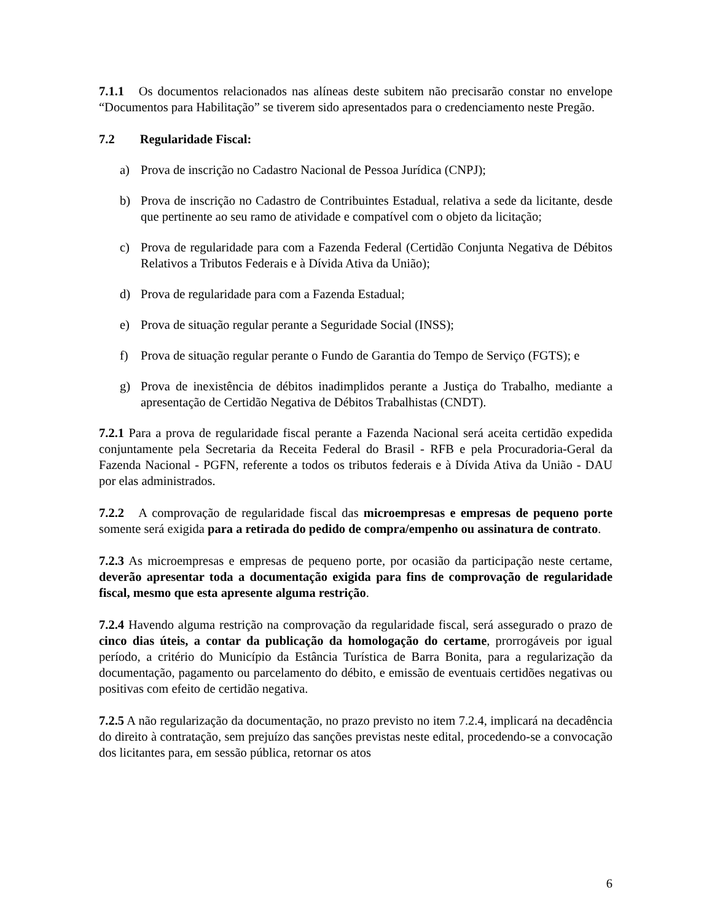7.1.1 Os documentos relacionados nas alíneas deste subitem não precisarão constar no envelope “Documentos para Habilitação” se tiverem sido apresentados para o credenciamento neste Pregão.
7.2 Regularidade Fiscal:
a) Prova de inscrição no Cadastro Nacional de Pessoa Jurídica (CNPJ);
b) Prova de inscrição no Cadastro de Contribuintes Estadual, relativa a sede da licitante, desde que pertinente ao seu ramo de atividade e compatível com o objeto da licitação;
c) Prova de regularidade para com a Fazenda Federal (Certidão Conjunta Negativa de Débitos Relativos a Tributos Federais e à Dívida Ativa da União);
d) Prova de regularidade para com a Fazenda Estadual;
e) Prova de situação regular perante a Seguridade Social (INSS);
f) Prova de situação regular perante o Fundo de Garantia do Tempo de Serviço (FGTS); e
g) Prova de inexistência de débitos inadimplidos perante a Justiça do Trabalho, mediante a apresentação de Certidão Negativa de Débitos Trabalhistas (CNDT).
7.2.1 Para a prova de regularidade fiscal perante a Fazenda Nacional será aceita certidão expedida conjuntamente pela Secretaria da Receita Federal do Brasil - RFB e pela Procuradoria-Geral da Fazenda Nacional - PGFN, referente a todos os tributos federais e à Dívida Ativa da União - DAU por elas administrados.
7.2.2 A comprovação de regularidade fiscal das microempresas e empresas de pequeno porte somente será exigida para a retirada do pedido de compra/empenho ou assinatura de contrato.
7.2.3 As microempresas e empresas de pequeno porte, por ocasião da participação neste certame, deverão apresentar toda a documentação exigida para fins de comprovação de regularidade fiscal, mesmo que esta apresente alguma restrição.
7.2.4 Havendo alguma restrição na comprovação da regularidade fiscal, será assegurado o prazo de cinco dias úteis, a contar da publicação da homologação do certame, prorrogáveis por igual período, a critério do Município da Estância Turística de Barra Bonita, para a regularização da documentação, pagamento ou parcelamento do débito, e emissão de eventuais certidões negativas ou positivas com efeito de certidão negativa.
7.2.5 A não regularização da documentação, no prazo previsto no item 7.2.4, implicará na decadência do direito à contratação, sem prejuízo das sanções previstas neste edital, procedendo-se a convocação dos licitantes para, em sessão pública, retornar os atos
6